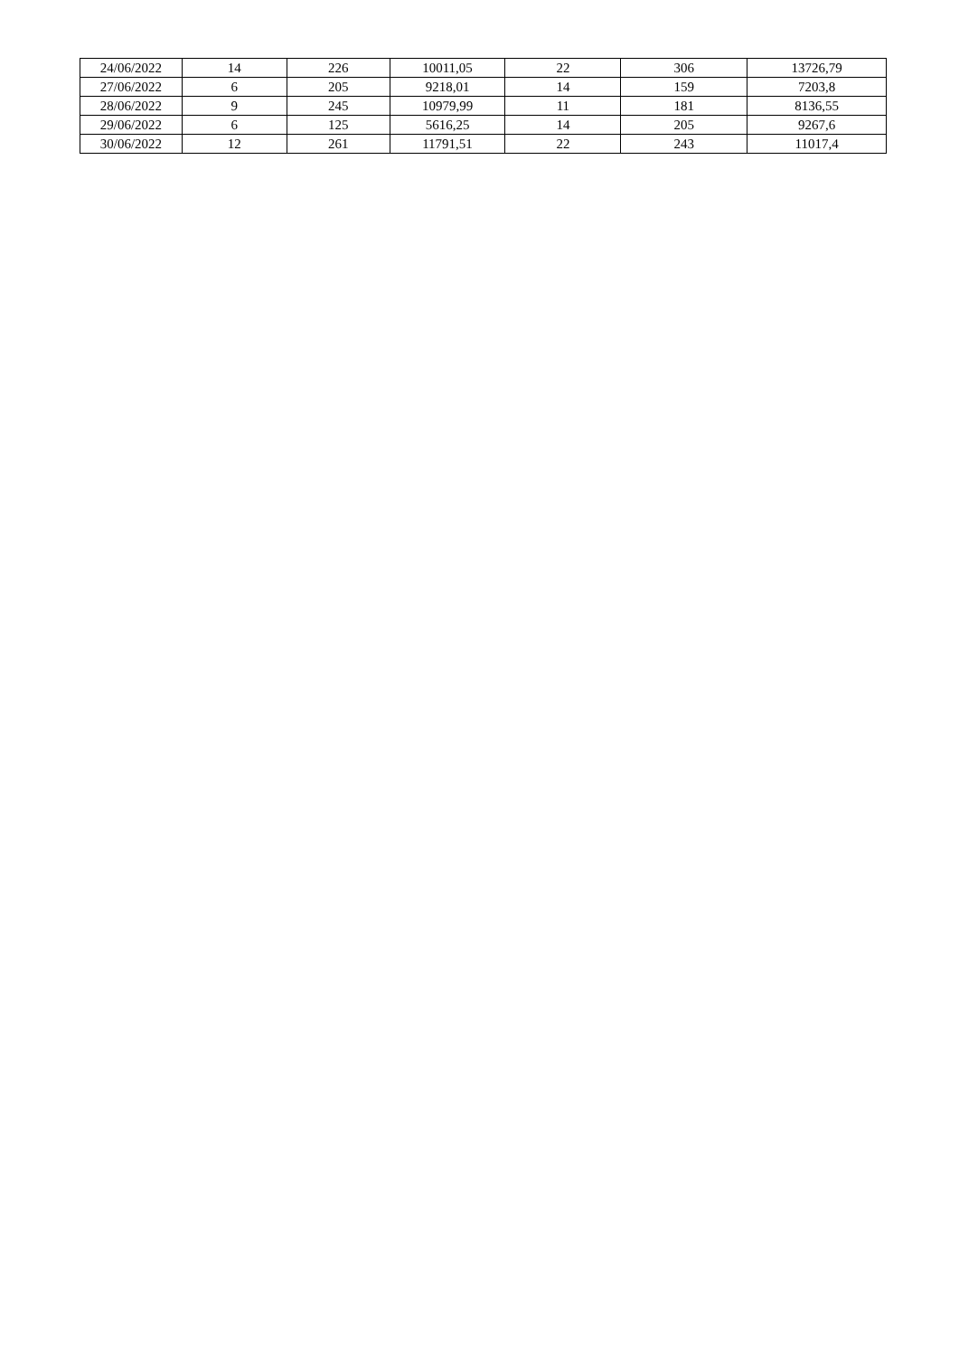| 24/06/2022 | 14 | 226 | 10011,05 | 22 | 306 | 13726,79 |
| 27/06/2022 | 6 | 205 | 9218,01 | 14 | 159 | 7203,8 |
| 28/06/2022 | 9 | 245 | 10979,99 | 11 | 181 | 8136,55 |
| 29/06/2022 | 6 | 125 | 5616,25 | 14 | 205 | 9267,6 |
| 30/06/2022 | 12 | 261 | 11791,51 | 22 | 243 | 11017,4 |